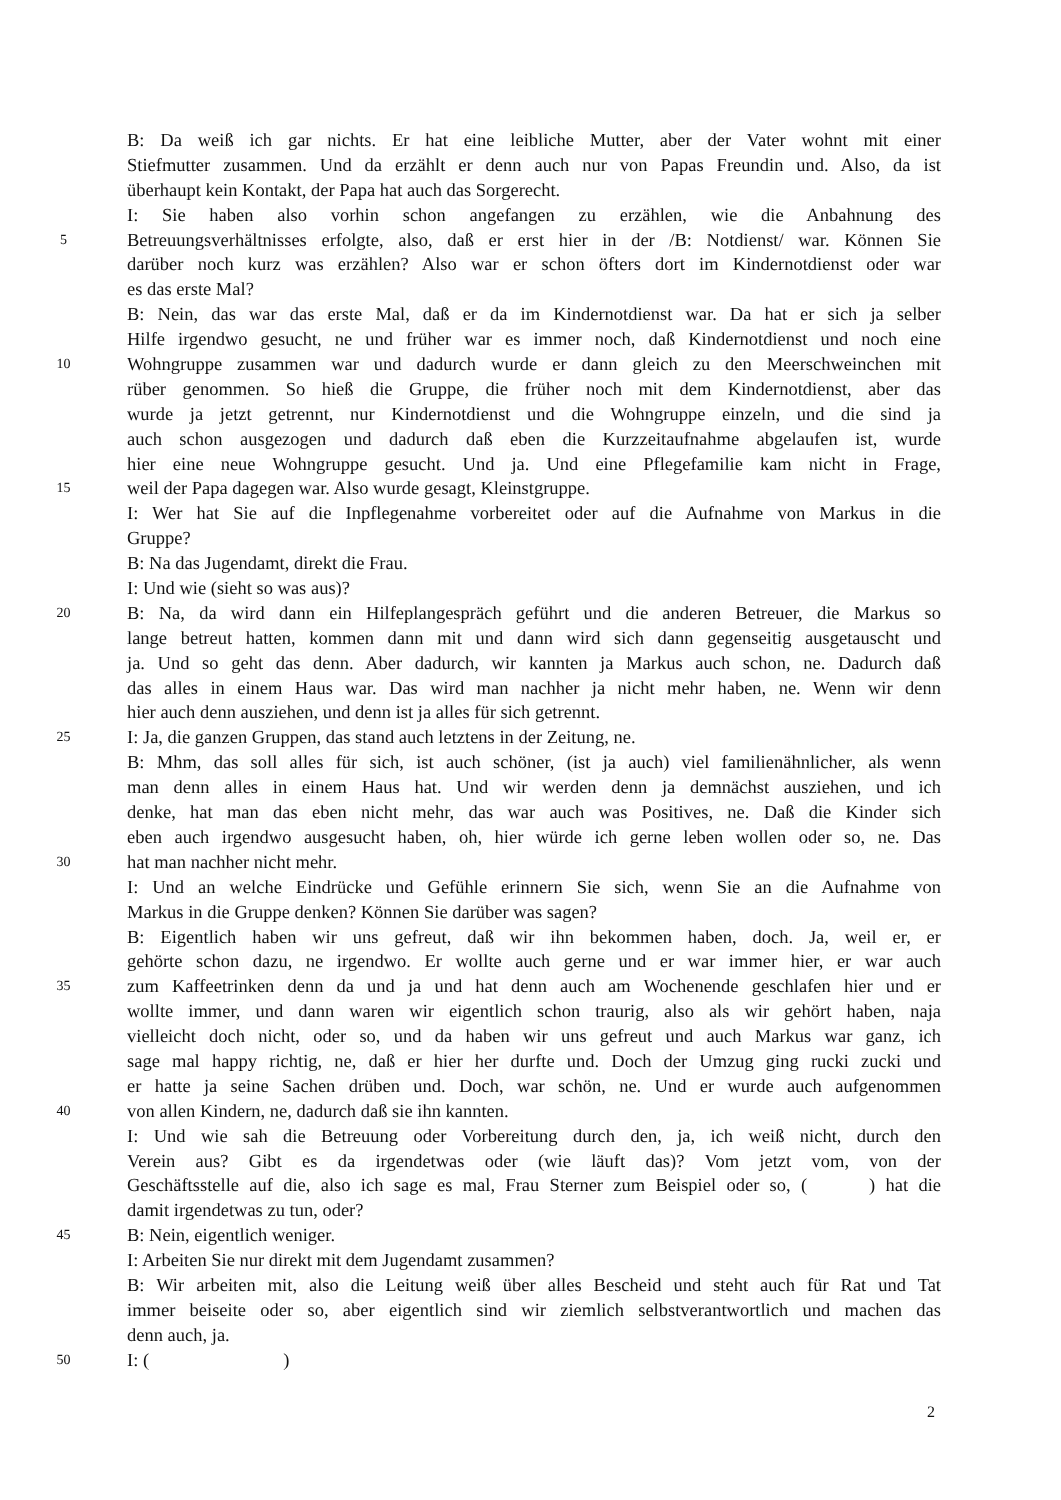B: Da weiß ich gar nichts. Er hat eine leibliche Mutter, aber der Vater wohnt mit einer
Stiefmutter zusammen. Und da erzählt er denn auch nur von Papas Freundin und. Also, da ist
überhaupt kein Kontakt, der Papa hat auch das Sorgerecht.
I: Sie haben also vorhin schon angefangen zu erzählen, wie die Anbahnung des
5 Betreuungsverhältnisses erfolgte, also, daß er erst hier in der /B: Notdienst/ war. Können Sie
darüber noch kurz was erzählen? Also war er schon öfters dort im Kindernotdienst oder war
es das erste Mal?
B: Nein, das war das erste Mal, daß er da im Kindernotdienst war. Da hat er sich ja selber
Hilfe irgendwo gesucht, ne und früher war es immer noch, daß Kindernotdienst und noch eine
10 Wohngruppe zusammen war und dadurch wurde er dann gleich zu den Meerschweinchen mit
rüber genommen. So hieß die Gruppe, die früher noch mit dem Kindernotdienst, aber das
wurde ja jetzt getrennt, nur Kindernotdienst und die Wohngruppe einzeln, und die sind ja
auch schon ausgezogen und dadurch daß eben die Kurzzeitaufnahme abgelaufen ist, wurde
hier eine neue Wohngruppe gesucht. Und ja. Und eine Pflegefamilie kam nicht in Frage,
15 weil der Papa dagegen war. Also wurde gesagt, Kleinstgruppe.
I: Wer hat Sie auf die Inpflegenahme vorbereitet oder auf die Aufnahme von Markus in die
Gruppe?
B: Na das Jugendamt, direkt die Frau.
I: Und wie (sieht so was aus)?
20 B: Na, da wird dann ein Hilfeplangespräch geführt und die anderen Betreuer, die Markus so
lange betreut hatten, kommen dann mit und dann wird sich dann gegenseitig ausgetauscht und
ja. Und so geht das denn. Aber dadurch, wir kannten ja Markus auch schon, ne. Dadurch daß
das alles in einem Haus war. Das wird man nachher ja nicht mehr haben, ne. Wenn wir denn
hier auch denn ausziehen, und denn ist ja alles für sich getrennt.
25 I: Ja, die ganzen Gruppen, das stand auch letztens in der Zeitung, ne.
B: Mhm, das soll alles für sich, ist auch schöner, (ist ja auch) viel familienähnlicher, als wenn
man denn alles in einem Haus hat. Und wir werden denn ja demnächst ausziehen, und ich
denke, hat man das eben nicht mehr, das war auch was Positives, ne. Daß die Kinder sich
eben auch irgendwo ausgesucht haben, oh, hier würde ich gerne leben wollen oder so, ne. Das
30 hat man nachher nicht mehr.
I: Und an welche Eindrücke und Gefühle erinnern Sie sich, wenn Sie an die Aufnahme von
Markus in die Gruppe denken? Können Sie darüber was sagen?
B: Eigentlich haben wir uns gefreut, daß wir ihn bekommen haben, doch. Ja, weil er, er
gehörte schon dazu, ne irgendwo. Er wollte auch gerne und er war immer hier, er war auch
35 zum Kaffeetrinken denn da und ja und hat denn auch am Wochenende geschlafen hier und er
wollte immer, und dann waren wir eigentlich schon traurig, also als wir gehört haben, naja
vielleicht doch nicht, oder so, und da haben wir uns gefreut und auch Markus war ganz, ich
sage mal happy richtig, ne, daß er hier her durfte und. Doch der Umzug ging rucki zucki und
er hatte ja seine Sachen drüben und. Doch, war schön, ne. Und er wurde auch aufgenommen
40 von allen Kindern, ne, dadurch daß sie ihn kannten.
I: Und wie sah die Betreuung oder Vorbereitung durch den, ja, ich weiß nicht, durch den
Verein aus? Gibt es da irgendetwas oder (wie läuft das)? Vom jetzt vom, von der
Geschäftsstelle auf die, also ich sage es mal, Frau Sterner zum Beispiel oder so, ( ) hat die
damit irgendetwas zu tun, oder?
45 B: Nein, eigentlich weniger.
I: Arbeiten Sie nur direkt mit dem Jugendamt zusammen?
B: Wir arbeiten mit, also die Leitung weiß über alles Bescheid und steht auch für Rat und Tat
immer beiseite oder so, aber eigentlich sind wir ziemlich selbstverantwortlich und machen das
denn auch, ja.
50 I: ( )
2